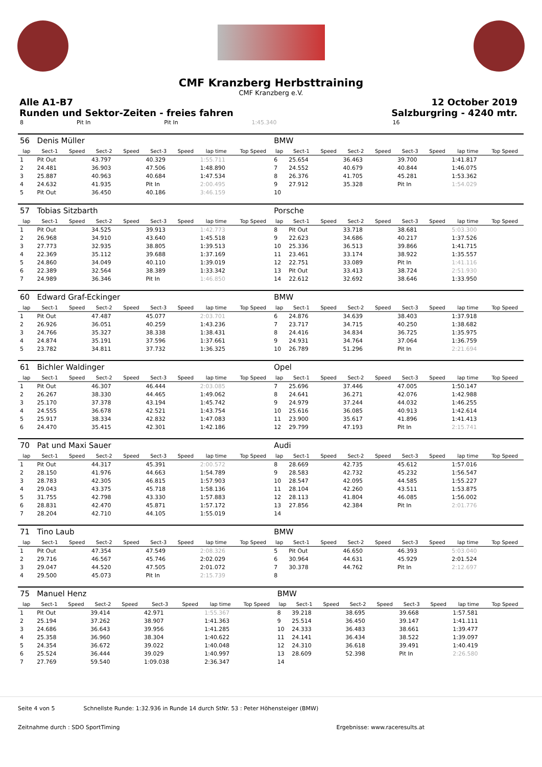CMF Kranzberg Herbsttraining
CMF Kranzberg e.V.
Alle A1-B7
Runden und Sektor-Zeiten - freies fahren
12 October 2019
Salzburgring - 4240 mtr.
| 8 | | Pit In | Pit In | 1:45.340 | 16 | | | | |
| 56 | Denis Müller | | | | | | | | BMW | | | | | | | | |
| lap | Sect-1 | Speed | Sect-2 | Speed | Sect-3 | Speed | lap time | Top Speed | lap | Sect-1 | Speed | Sect-2 | Speed | Sect-3 | Speed | lap time | Top Speed |
| 1 | Pit Out | | 43.797 | | 40.329 | | 1:55.711 | | 6 | 25.654 | | 36.463 | | 39.700 | | 1:41.817 | |
| 2 | 24.481 | | 36.903 | | 47.506 | | 1:48.890 | | 7 | 24.552 | | 40.679 | | 40.844 | | 1:46.075 | |
| 3 | 25.887 | | 40.963 | | 40.684 | | 1:47.534 | | 8 | 26.376 | | 41.705 | | 45.281 | | 1:53.362 | |
| 4 | 24.632 | | 41.935 | | Pit In | | 2:00.495 | | 9 | 27.912 | | 35.328 | | Pit In | | 1:54.029 | |
| 5 | Pit Out | | 36.450 | | 40.186 | | 3:46.159 | | 10 | | | | | | | | |
| 57 | Tobias Sitzbarth | | | | | | | | Porsche | | | | | | | | |
| lap | Sect-1 | Speed | Sect-2 | Speed | Sect-3 | Speed | lap time | Top Speed | lap | Sect-1 | Speed | Sect-2 | Speed | Sect-3 | Speed | lap time | Top Speed |
| 1 | Pit Out | | 34.525 | | 39.913 | | 1:42.773 | | 8 | Pit Out | | 33.718 | | 38.681 | | 5:03.300 | |
| 2 | 26.968 | | 34.910 | | 43.640 | | 1:45.518 | | 9 | 22.623 | | 34.686 | | 40.217 | | 1:37.526 | |
| 3 | 27.773 | | 32.935 | | 38.805 | | 1:39.513 | | 10 | 25.336 | | 36.513 | | 39.866 | | 1:41.715 | |
| 4 | 22.369 | | 35.112 | | 39.688 | | 1:37.169 | | 11 | 23.461 | | 33.174 | | 38.922 | | 1:35.557 | |
| 5 | 24.860 | | 34.049 | | 40.110 | | 1:39.019 | | 12 | 22.751 | | 33.089 | | Pit In | | 1:41.116 | |
| 6 | 22.389 | | 32.564 | | 38.389 | | 1:33.342 | | 13 | Pit Out | | 33.413 | | 38.724 | | 2:51.930 | |
| 7 | 24.989 | | 36.346 | | Pit In | | 1:46.850 | | 14 | 22.612 | | 32.692 | | 38.646 | | 1:33.950 | |
| 60 | Edward Graf-Eckinger | | | | | | | | BMW | | | | | | | | |
| lap | Sect-1 | Speed | Sect-2 | Speed | Sect-3 | Speed | lap time | Top Speed | lap | Sect-1 | Speed | Sect-2 | Speed | Sect-3 | Speed | lap time | Top Speed |
| 1 | Pit Out | | 47.487 | | 45.077 | | 2:03.701 | | 6 | 24.876 | | 34.639 | | 38.403 | | 1:37.918 | |
| 2 | 26.926 | | 36.051 | | 40.259 | | 1:43.236 | | 7 | 23.717 | | 34.715 | | 40.250 | | 1:38.682 | |
| 3 | 24.766 | | 35.327 | | 38.338 | | 1:38.431 | | 8 | 24.416 | | 34.834 | | 36.725 | | 1:35.975 | |
| 4 | 24.874 | | 35.191 | | 37.596 | | 1:37.661 | | 9 | 24.931 | | 34.764 | | 37.064 | | 1:36.759 | |
| 5 | 23.782 | | 34.811 | | 37.732 | | 1:36.325 | | 10 | 26.789 | | 51.296 | | Pit In | | 2:21.694 | |
| 61 | Bichler Waldinger | | | | | | | | Opel | | | | | | | | |
| lap | Sect-1 | Speed | Sect-2 | Speed | Sect-3 | Speed | lap time | Top Speed | lap | Sect-1 | Speed | Sect-2 | Speed | Sect-3 | Speed | lap time | Top Speed |
| 1 | Pit Out | | 46.307 | | 46.444 | | 2:03.085 | | 7 | 25.696 | | 37.446 | | 47.005 | | 1:50.147 | |
| 2 | 26.267 | | 38.330 | | 44.465 | | 1:49.062 | | 8 | 24.641 | | 36.271 | | 42.076 | | 1:42.988 | |
| 3 | 25.170 | | 37.378 | | 43.194 | | 1:45.742 | | 9 | 24.979 | | 37.244 | | 44.032 | | 1:46.255 | |
| 4 | 24.555 | | 36.678 | | 42.521 | | 1:43.754 | | 10 | 25.616 | | 36.085 | | 40.913 | | 1:42.614 | |
| 5 | 25.917 | | 38.334 | | 42.832 | | 1:47.083 | | 11 | 23.900 | | 35.617 | | 41.896 | | 1:41.413 | |
| 6 | 24.470 | | 35.415 | | 42.301 | | 1:42.186 | | 12 | 29.799 | | 47.193 | | Pit In | | 2:15.741 | |
| 70 | Pat und Maxi Sauer | | | | | | | | Audi | | | | | | | | |
| lap | Sect-1 | Speed | Sect-2 | Speed | Sect-3 | Speed | lap time | Top Speed | lap | Sect-1 | Speed | Sect-2 | Speed | Sect-3 | Speed | lap time | Top Speed |
| 1 | Pit Out | | 44.317 | | 45.391 | | 2:00.572 | | 8 | 28.669 | | 42.735 | | 45.612 | | 1:57.016 | |
| 2 | 28.150 | | 41.976 | | 44.663 | | 1:54.789 | | 9 | 28.583 | | 42.732 | | 45.232 | | 1:56.547 | |
| 3 | 28.783 | | 42.305 | | 46.815 | | 1:57.903 | | 10 | 28.547 | | 42.095 | | 44.585 | | 1:55.227 | |
| 4 | 29.043 | | 43.375 | | 45.718 | | 1:58.136 | | 11 | 28.104 | | 42.260 | | 43.511 | | 1:53.875 | |
| 5 | 31.755 | | 42.798 | | 43.330 | | 1:57.883 | | 12 | 28.113 | | 41.804 | | 46.085 | | 1:56.002 | |
| 6 | 28.831 | | 42.470 | | 45.871 | | 1:57.172 | | 13 | 27.856 | | 42.384 | | Pit In | | 2:01.776 | |
| 7 | 28.204 | | 42.710 | | 44.105 | | 1:55.019 | | 14 | | | | | | | | |
| 71 | Tino Laub | | | | | | | | BMW | | | | | | | | |
| lap | Sect-1 | Speed | Sect-2 | Speed | Sect-3 | Speed | lap time | Top Speed | lap | Sect-1 | Speed | Sect-2 | Speed | Sect-3 | Speed | lap time | Top Speed |
| 1 | Pit Out | | 47.354 | | 47.549 | | 2:08.326 | | 5 | Pit Out | | 46.650 | | 46.393 | | 5:03.040 | |
| 2 | 29.716 | | 46.567 | | 45.746 | | 2:02.029 | | 6 | 30.964 | | 44.631 | | 45.929 | | 2:01.524 | |
| 3 | 29.047 | | 44.520 | | 47.505 | | 2:01.072 | | 7 | 30.378 | | 44.762 | | Pit In | | 2:12.697 | |
| 4 | 29.500 | | 45.073 | | Pit In | | 2:15.739 | | 8 | | | | | | | | |
| 75 | Manuel Henz | | | | | | | | BMW | | | | | | | | |
| lap | Sect-1 | Speed | Sect-2 | Speed | Sect-3 | Speed | lap time | Top Speed | lap | Sect-1 | Speed | Sect-2 | Speed | Sect-3 | Speed | lap time | Top Speed |
| 1 | Pit Out | | 39.414 | | 42.971 | | 1:55.367 | | 8 | 39.218 | | 38.695 | | 39.668 | | 1:57.581 | |
| 2 | 25.194 | | 37.262 | | 38.907 | | 1:41.363 | | 9 | 25.514 | | 36.450 | | 39.147 | | 1:41.111 | |
| 3 | 24.686 | | 36.643 | | 39.956 | | 1:41.285 | | 10 | 24.333 | | 36.483 | | 38.661 | | 1:39.477 | |
| 4 | 25.358 | | 36.960 | | 38.304 | | 1:40.622 | | 11 | 24.141 | | 36.434 | | 38.522 | | 1:39.097 | |
| 5 | 24.354 | | 36.672 | | 39.022 | | 1:40.048 | | 12 | 24.310 | | 36.618 | | 39.491 | | 1:40.419 | |
| 6 | 25.524 | | 36.444 | | 39.029 | | 1:40.997 | | 13 | 28.609 | | 52.398 | | Pit In | | 2:26.580 | |
| 7 | 27.769 | | 59.540 | | 1:09.038 | | 2:36.347 | | 14 | | | | | | | | |
Seite 4 von 5 Schnellste Runde: 1:32.936 in Runde 14 durch StNr. 53 : Peter Höhensteiger (BMW)
Zeitnahme durch : SDO SportTiming Ergebnisse: www.raceresults.at